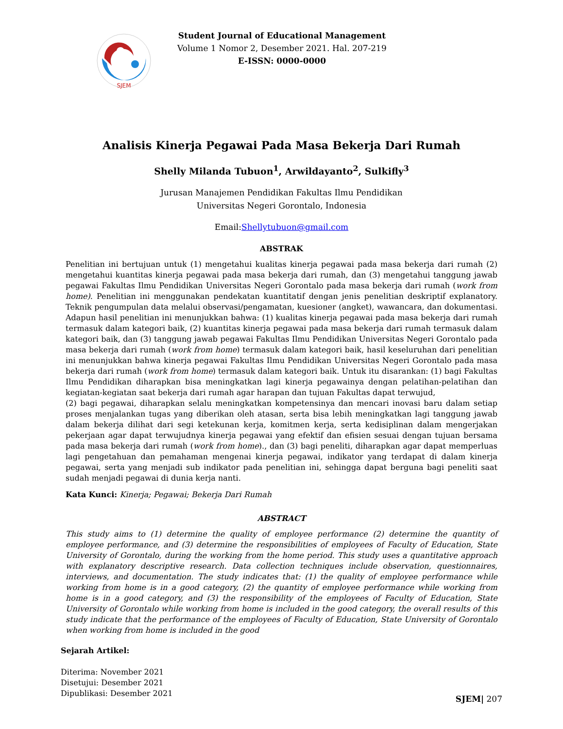SJEM
Student Journal of Educational Management
Volume 1 Nomor 2, Desember 2021. Hal. 207-219
E-ISSN: 0000-0000
Analisis Kinerja Pegawai Pada Masa Bekerja Dari Rumah
Shelly Milanda Tubuon<sup>1</sup>, Arwildayanto<sup>2</sup>, Sulkifly<sup>3</sup>
Jurusan Manajemen Pendidikan Fakultas Ilmu Pendidikan
Universitas Negeri Gorontalo, Indonesia
Email:Shellytubuon@gmail.com
ABSTRAK
Penelitian ini bertujuan untuk (1) mengetahui kualitas kinerja pegawai pada masa bekerja dari rumah (2) mengetahui kuantitas kinerja pegawai pada masa bekerja dari rumah, dan (3) mengetahui tanggung jawab pegawai Fakultas Ilmu Pendidikan Universitas Negeri Gorontalo pada masa bekerja dari rumah (work from home). Penelitian ini menggunakan pendekatan kuantitatif dengan jenis penelitian deskriptif explanatory. Teknik pengumpulan data melalui observasi/pengamatan, kuesioner (angket), wawancara, dan dokumentasi. Adapun hasil penelitian ini menunjukkan bahwa: (1) kualitas kinerja pegawai pada masa bekerja dari rumah termasuk dalam kategori baik, (2) kuantitas kinerja pegawai pada masa bekerja dari rumah termasuk dalam kategori baik, dan (3) tanggung jawab pegawai Fakultas Ilmu Pendidikan Universitas Negeri Gorontalo pada masa bekerja dari rumah (work from home) termasuk dalam kategori baik, hasil keseluruhan dari penelitian ini menunjukkan bahwa kinerja pegawai Fakultas Ilmu Pendidikan Universitas Negeri Gorontalo pada masa bekerja dari rumah (work from home) termasuk dalam kategori baik. Untuk itu disarankan: (1) bagi Fakultas Ilmu Pendidikan diharapkan bisa meningkatkan lagi kinerja pegawainya dengan pelatihan-pelatihan dan kegiatan-kegiatan saat bekerja dari rumah agar harapan dan tujuan Fakultas dapat terwujud,
(2) bagi pegawai, diharapkan selalu meningkatkan kompetensinya dan mencari inovasi baru dalam setiap proses menjalankan tugas yang diberikan oleh atasan, serta bisa lebih meningkatkan lagi tanggung jawab dalam bekerja dilihat dari segi ketekunan kerja, komitmen kerja, serta kedisiplinan dalam mengerjakan pekerjaan agar dapat terwujudnya kinerja pegawai yang efektif dan efisien sesuai dengan tujuan bersama pada masa bekerja dari rumah (work from home)., dan (3) bagi peneliti, diharapkan agar dapat memperluas lagi pengetahuan dan pemahaman mengenai kinerja pegawai, indikator yang terdapat di dalam kinerja pegawai, serta yang menjadi sub indikator pada penelitian ini, sehingga dapat berguna bagi peneliti saat sudah menjadi pegawai di dunia kerja nanti.
Kata Kunci: Kinerja; Pegawai; Bekerja Dari Rumah
ABSTRACT
This study aims to (1) determine the quality of employee performance (2) determine the quantity of employee performance, and (3) determine the responsibilities of employees of Faculty of Education, State University of Gorontalo, during the working from the home period. This study uses a quantitative approach with explanatory descriptive research. Data collection techniques include observation, questionnaires, interviews, and documentation. The study indicates that: (1) the quality of employee performance while working from home is in a good category, (2) the quantity of employee performance while working from home is in a good category, and (3) the responsibility of the employees of Faculty of Education, State University of Gorontalo while working from home is included in the good category, the overall results of this study indicate that the performance of the employees of Faculty of Education, State University of Gorontalo when working from home is included in the good
Sejarah Artikel:
Diterima: November 2021
Disetujui: Desember 2021
Dipublikasi: Desember 2021
SJEM| 207